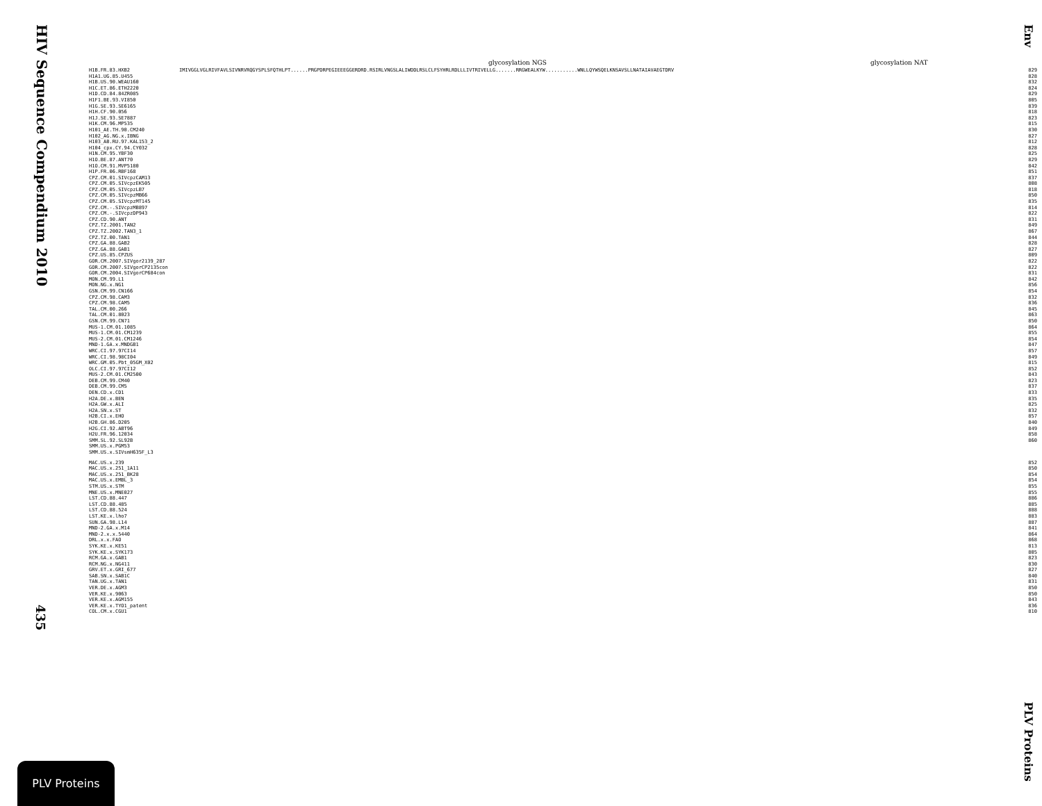HIV Sequence Compendium 2010
435
PLV Proteins
Env
PLV Proteins
glycosylation NGS glycosylation NAT
| H1B.FR.83.HXB2 | IMIVGGLVGLRIVFAVLSIVNRVRQGYSPLSFQTHLPT......PRGPDRPEGIEEEGGERDRD.RSIRLVNGSLALIWDDLRSLCLFSYHRLRDLLLIVTRIVELLG.......RRGWEALKYW...........WNLLQYWSQELKNSAVSLLNATAIAVAEGTDRV | 829 |
| H1A1.UG.85.U455 | | 828 |
| H1B.US.90.WEAU160 | | 832 |
| H1C.ET.86.ETH2220 | | 824 |
| H1D.CD.84.84ZR085 | | 829 |
| H1F1.BE.93.VI850 | | 805 |
| H1G.SE.93.SE6165 | | 839 |
| H1H.CF.90.056 | | 818 |
| H1J.SE.93.SE7887 | | 823 |
| H1K.CM.96.MP535 | | 815 |
| H101_AE.TH.90.CM240 | | 830 |
| H102_AG.NG.x.IBNG | | 827 |
| H103_AB.RU.97.KAL153_2 | | 812 |
| H104_cpx.CY.94.CY032 | | 828 |
| H1N.CM.95.YBF30 | | 825 |
| H1O.BE.87.ANT70 | | 829 |
| H1O.CM.91.MVP5180 | | 842 |
| H1P.FR.06.RBF168 | | 851 |
| CPZ.CM.01.SIVcpzCAM13 | | 837 |
| CPZ.CM.05.SIVcpzEK505 | | 808 |
| CPZ.CM.05.SIVcpzLB7 | | 818 |
| CPZ.CM.05.SIVcpzMB66 | | 850 |
| CPZ.CM.05.SIVcpzMT145 | | 835 |
| CPZ.CM.-.SIVcpzMB897 | | 814 |
| CPZ.CM.-.SIVcpzDP943 | | 822 |
| CPZ.CD.90.ANT | | 831 |
| CPZ.TZ.2001.TAN2 | | 849 |
| CPZ.TZ.2002.TAN3_1 | | 867 |
| CPZ.TZ.00.TAN1 | | 844 |
| CPZ.GA.88.GAB2 | | 828 |
| CPZ.GA.88.GAB1 | | 827 |
| CPZ.US.85.CPZUS | | 809 |
| GOR.CM.2007.SIVgor2139_287 | | 822 |
| GOR.CM.2007.SIVgorCP2135con | | 822 |
| GOR.CM.2004.SIVgorCP684con | | 831 |
| MON.CM.99.L1 | | 842 |
| MON.NG.x.NG1 | | 856 |
| GSN.CM.99.CN166 | | 854 |
| CPZ.CM.98.CAM3 | | 832 |
| CPZ.CM.98.CAM5 | | 836 |
| TAL.CM.00.266 | | 845 |
| TAL.CM.01.8023 | | 863 |
| GSN.CM.99.CN71 | | 850 |
| MUS-1.CM.01.1085 | | 864 |
| MUS-1.CM.01.CM1239 | | 855 |
| MUS-2.CM.01.CM1246 | | 854 |
| MND-1.GA.x.MNDGB1 | | 847 |
| WRC.CI.97.97CI14 | | 857 |
| WRC.CI.98.98CI04 | | 849 |
| WRC.GM.05.Pbt_05GM_X02 | | 815 |
| OLC.CI.97.97CI12 | | 852 |
| MUS-2.CM.01.CM2500 | | 843 |
| DEB.CM.99.CM40 | | 823 |
| DEB.CM.99.CM5 | | 837 |
| DEN.CD.x.CD1 | | 833 |
| H2A.DE.x.BEN | | 835 |
| H2A.GW.x.ALI | | 825 |
| H2A.SN.x.ST | | 832 |
| H2B.CI.x.EHO | | 857 |
| H2B.GH.86.D205 | | 840 |
| H2G.CI.92.ABT96 | | 849 |
| H2U.FR.96.12034 | | 858 |
| SMM.SL.92.SL92B | | 860 |
| SMM.US.x.PGM53 | | |
| SMM.US.x.SIVsmH635F_L3 | | |
| MAC.US.x.239 | | 852 |
| MAC.US.x.251_1A11 | | 850 |
| MAC.US.x.251_BK28 | | 854 |
| MAC.US.x.EMBL_3 | | 854 |
| STM.US.x.STM | | 855 |
| MNE.US.x.MNE027 | | 855 |
| LST.CD.88.447 | | 886 |
| LST.CD.88.485 | | 885 |
| LST.CD.88.524 | | 888 |
| LST.KE.x.lho7 | | 883 |
| SUN.GA.98.L14 | | 887 |
| MND-2.GA.x.M14 | | 841 |
| MND-2.x.x.5440 | | 864 |
| DRL.x.x.FAO | | 868 |
| SYK.KE.x.KE51 | | 813 |
| SYK.KE.x.SYK173 | | 805 |
| RCM.GA.x.GAB1 | | 823 |
| RCM.NG.x.NG411 | | 830 |
| GRV.ET.x.GRI_677 | | 827 |
| SAB.SN.x.SAB1C | | 840 |
| TAN.UG.x.TAN1 | | 831 |
| VER.DE.x.AGM3 | | 850 |
| VER.KE.x.9063 | | 850 |
| VER.KE.x.AGM155 | | 843 |
| VER.KE.x.TYO1_patent | | 836 |
| COL.CM.x.CGU1 | | 810 |